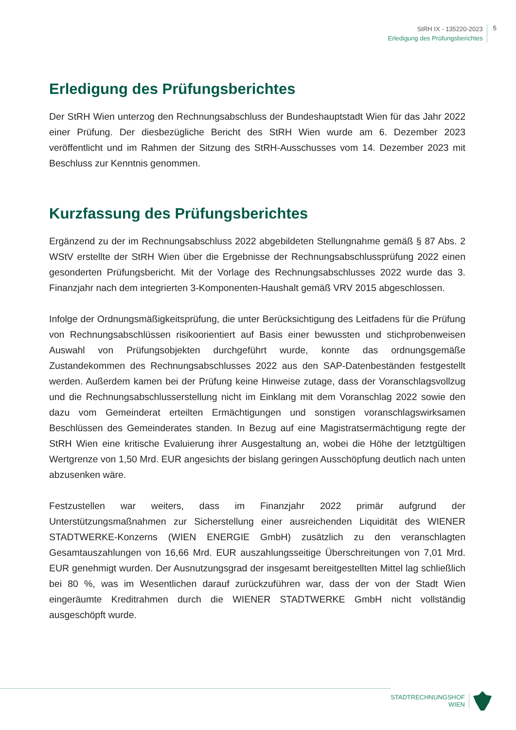StRH IX - 135220-2023
Erledigung des Prüfungsberichtes
5
Erledigung des Prüfungsberichtes
Der StRH Wien unterzog den Rechnungsabschluss der Bundeshauptstadt Wien für das Jahr 2022 einer Prüfung. Der diesbezügliche Bericht des StRH Wien wurde am 6. Dezember 2023 veröffentlicht und im Rahmen der Sitzung des StRH-Ausschusses vom 14. Dezember 2023 mit Beschluss zur Kenntnis genommen.
Kurzfassung des Prüfungsberichtes
Ergänzend zu der im Rechnungsabschluss 2022 abgebildeten Stellungnahme gemäß § 87 Abs. 2 WStV erstellte der StRH Wien über die Ergebnisse der Rechnungsabschlussprüfung 2022 einen gesonderten Prüfungsbericht. Mit der Vorlage des Rechnungsabschlusses 2022 wurde das 3. Finanzjahr nach dem integrierten 3-Komponenten-Haushalt gemäß VRV 2015 abgeschlossen.
Infolge der Ordnungsmäßigkeitsprüfung, die unter Berücksichtigung des Leitfadens für die Prüfung von Rechnungsabschlüssen risikoorientiert auf Basis einer bewussten und stichprobenweisen Auswahl von Prüfungsobjekten durchgeführt wurde, konnte das ordnungsgemäße Zustandekommen des Rechnungsabschlusses 2022 aus den SAP-Datenbeständen festgestellt werden. Außerdem kamen bei der Prüfung keine Hinweise zutage, dass der Voranschlagsvollzug und die Rechnungsabschlusserstellung nicht im Einklang mit dem Voranschlag 2022 sowie den dazu vom Gemeinderat erteilten Ermächtigungen und sonstigen voranschlagswirksamen Beschlüssen des Gemeinderates standen. In Bezug auf eine Magistratsermächtigung regte der StRH Wien eine kritische Evaluierung ihrer Ausgestaltung an, wobei die Höhe der letztgültigen Wertgrenze von 1,50 Mrd. EUR angesichts der bislang geringen Ausschöpfung deutlich nach unten abzusenken wäre.
Festzustellen war weiters, dass im Finanzjahr 2022 primär aufgrund der Unterstützungsmaßnahmen zur Sicherstellung einer ausreichenden Liquidität des WIENER STADTWERKE-Konzerns (WIEN ENERGIE GmbH) zusätzlich zu den veranschlagten Gesamtauszahlungen von 16,66 Mrd. EUR auszahlungsseitige Überschreitungen von 7,01 Mrd. EUR genehmigt wurden. Der Ausnutzungsgrad der insgesamt bereitgestellten Mittel lag schließlich bei 80 %, was im Wesentlichen darauf zurückzuführen war, dass der von der Stadt Wien eingeräumte Kreditrahmen durch die WIENER STADTWERKE GmbH nicht vollständig ausgeschöpft wurde.
STADTRECHNUNGSHOF
WIEN